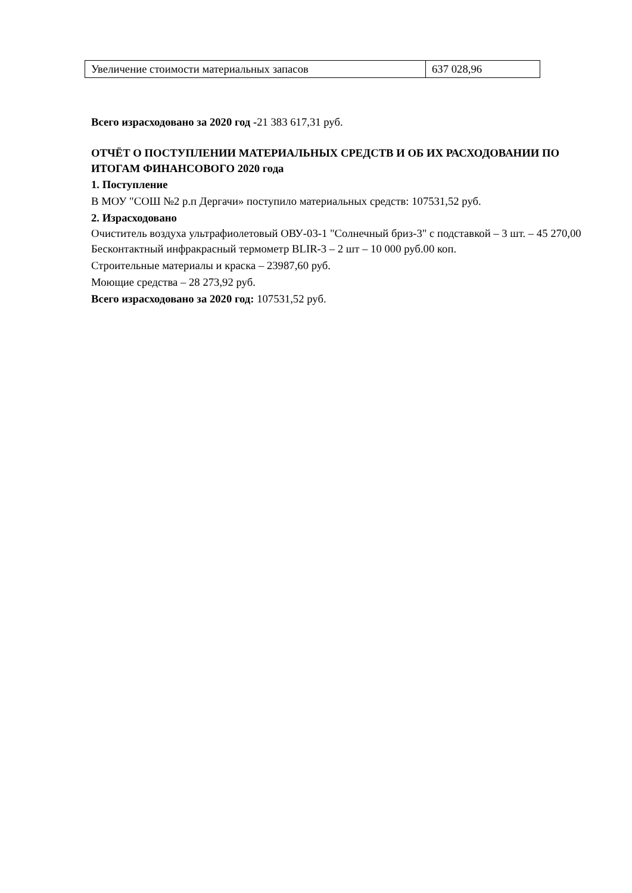| Увеличение стоимости материальных запасов | 637 028,96 |
Всего израсходовано за 2020 год -21 383 617,31 руб.
ОТЧЁТ О ПОСТУПЛЕНИИ МАТЕРИАЛЬНЫХ СРЕДСТВ И ОБ ИХ РАСХОДОВАНИИ ПО ИТОГАМ ФИНАНСОВОГО 2020 года
1. Поступление
В МОУ "СОШ №2 р.п Дергачи» поступило материальных средств: 107531,52 руб.
2. Израсходовано
Очиститель воздуха ультрафиолетовый ОВУ-03-1 "Солнечный бриз-3" с подставкой – 3 шт. – 45 270,00
Бесконтактный инфракрасный термометр BLIR-3 – 2 шт – 10 000 руб.00 коп.
Строительные материалы и краска – 23987,60 руб.
Моющие средства – 28 273,92 руб.
Всего израсходовано за 2020 год: 107531,52 руб.